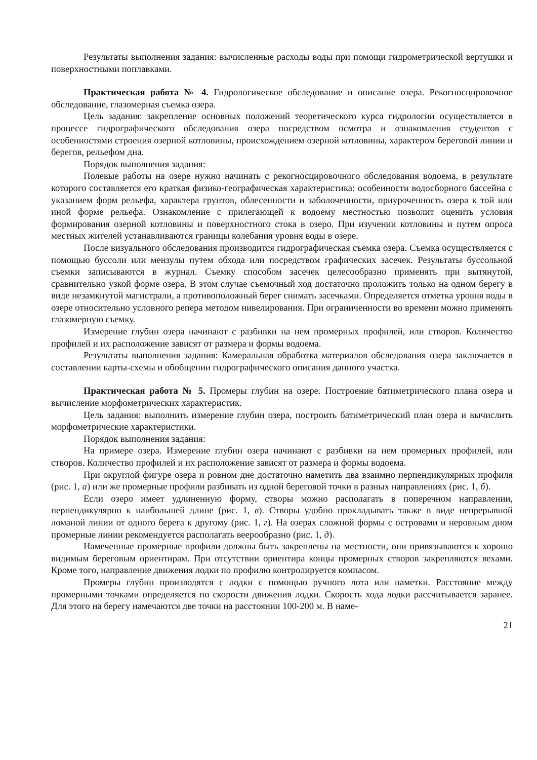Результаты выполнения задания: вычисленные расходы воды при помощи гидрометрической вертушки и поверхностными поплавками.
Практическая работа № 4. Гидрологическое обследование и описание озера. Рекогносцировочное обследование, глазомерная съемка озера.
Цель задания: закрепление основных положений теоретического курса гидрологии осуществляется в процессе гидрографического обследования озера посредством осмотра и ознакомления студентов с особенностями строения озерной котловины, происхождением озерной котловины, характером береговой линии и берегов, рельефом дна.
Порядок выполнения задания:
Полевые работы на озере нужно начинать с рекогносцировочного обследования водоема, в результате которого составляется его краткая физико-географическая характеристика: особенности водосборного бассейна с указанием форм рельефа, характера грунтов, облесенности и заболоченности, приуроченность озера к той или иной форме рельефа. Ознакомление с прилегающей к водоему местностью позволит оценить условия формирования озерной котловины и поверхностного стока в озеро. При изучении котловины и путем опроса местных жителей устанавливаются границы колебания уровня воды в озере.
После визуального обследования производится гидрографическая съемка озера. Съемка осуществляется с помощью буссоли или мензулы путем обхода или посредством графических засечек. Результаты буссольной съемки записываются в журнал. Съемку способом засечек целесообразно применять при вытянутой, сравнительно узкой форме озера. В этом случае съемочный ход достаточно проложить только на одном берегу в виде незамкнутой магистрали, а противоположный берег снимать засечками. Определяется отметка уровня воды в озере относительно условного репера методом нивелирования. При ограниченности во времени можно применять глазомерную съемку.
Измерение глубин озера начинают с разбивки на нем промерных профилей, или створов. Количество профилей и их расположение зависят от размера и формы водоема.
Результаты выполнения задания: Камеральная обработка материалов обследования озера заключается в составлении карты-схемы и обобщении гидрографического описания данного участка.
Практическая работа № 5. Промеры глубин на озере. Построение батиметрического плана озера и вычисление морфометрических характеристик.
Цель задания: выполнить измерение глубин озера, построить батиметрический план озера и вычислить морфометрические характеристики.
Порядок выполнения задания:
На примере озера. Измерение глубин озера начинают с разбивки на нем промерных профилей, или створов. Количество профилей и их расположение зависят от размера и формы водоема.
При округлой фигуре озера и ровном дне достаточно наметить два взаимно перпендикулярных профиля (рис. 1, а) или же промерные профили разбивать из одной береговой точки в разных направлениях (рис. 1, б).
Если озеро имеет удлиненную форму, створы можно располагать в поперечном направлении, перпендикулярно к наибольшей длине (рис. 1, в). Створы удобно прокладывать также в виде непрерывной ломаной линии от одного берега к другому (рис. 1, г). На озерах сложной формы с островами и неровным дном промерные линии рекомендуется располагать веерообразно (рис. 1, д).
Намеченные промерные профили должны быть закреплены на местности, они привязываются к хорошо видимым береговым ориентирам. При отсутствии ориентира концы промерных створов закрепляются вехами. Кроме того, направление движения лодки по профилю контролируется компасом.
Промеры глубин производятся с лодки с помощью ручного лота или наметки. Расстояние между промерными точками определяется по скорости движения лодки. Скорость хода лодки рассчитывается заранее. Для этого на берегу намечаются две точки на расстоянии 100-200 м. В наме-
21